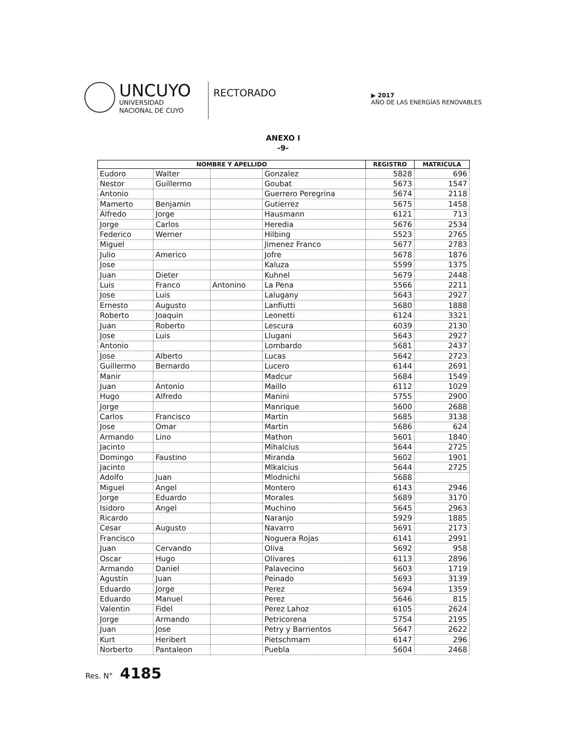UNCUYO
UNIVERSIDAD
NACIONAL DE CUYO
RECTORADO
▶ 2017
AÑO DE LAS ENERGÍAS RENOVABLES
ANEXO I
-9-
| NOMBRE Y APELLIDO | | | | REGISTRO | MATRICULA |
| --- | --- | --- | --- | --- | --- |
| Eudoro | Walter | | Gonzalez | 5828 | 696 |
| Nestor | Guillermo | | Goubat | 5673 | 1547 |
| Antonio | | | Guerrero Peregrina | 5674 | 2118 |
| Mamerto | Benjamin | | Gutierrez | 5675 | 1458 |
| Alfredo | Jorge | | Hausmann | 6121 | 713 |
| Jorge | Carlos | | Heredia | 5676 | 2534 |
| Federico | Werner | | Hilbing | 5523 | 2765 |
| Miguel | | | Jimenez Franco | 5677 | 2783 |
| Julio | Americo | | Jofre | 5678 | 1876 |
| Jose | | | Kaluza | 5599 | 1375 |
| Juan | Dieter | | Kuhnel | 5679 | 2448 |
| Luis | Franco | Antonino | La Pena | 5566 | 2211 |
| Jose | Luis | | Lalugany | 5643 | 2927 |
| Ernesto | Augusto | | Lanfiutti | 5680 | 1888 |
| Roberto | Joaquin | | Leonetti | 6124 | 3321 |
| Juan | Roberto | | Lescura | 6039 | 2130 |
| Jose | Luis | | Llugani | 5643 | 2927 |
| Antonio | | | Lombardo | 5681 | 2437 |
| Jose | Alberto | | Lucas | 5642 | 2723 |
| Guillermo | Bernardo | | Lucero | 6144 | 2691 |
| Manir | | | Madcur | 5684 | 1549 |
| Juan | Antonio | | Maillo | 6112 | 1029 |
| Hugo | Alfredo | | Manini | 5755 | 2900 |
| Jorge | | | Manrique | 5600 | 2688 |
| Carlos | Francisco | | Martin | 5685 | 3138 |
| Jose | Omar | | Martin | 5686 | 624 |
| Armando | Lino | | Mathon | 5601 | 1840 |
| Jacinto | | | Mihalcius | 5644 | 2725 |
| Domingo | Faustino | | Miranda | 5602 | 1901 |
| Jacinto | | | Mlkalcius | 5644 | 2725 |
| Adolfo | Juan | | Mlodnichi | 5688 | |
| Miguel | Angel | | Montero | 6143 | 2946 |
| Jorge | Eduardo | | Morales | 5689 | 3170 |
| Isidoro | Angel | | Muchino | 5645 | 2963 |
| Ricardo | | | Naranjo | 5929 | 1885 |
| Cesar | Augusto | | Navarro | 5691 | 2173 |
| Francisco | | | Noguera Rojas | 6141 | 2991 |
| Juan | Cervando | | Oliva | 5692 | 958 |
| Oscar | Hugo | | Olivares | 6113 | 2896 |
| Armando | Daniel | | Palavecino | 5603 | 1719 |
| Agustín | Juan | | Peinado | 5693 | 3139 |
| Eduardo | Jorge | | Perez | 5694 | 1359 |
| Eduardo | Manuel | | Perez | 5646 | 815 |
| Valentin | Fidel | | Perez Lahoz | 6105 | 2624 |
| Jorge | Armando | | Petricorena | 5754 | 2195 |
| Juan | Jose | | Petry y Barrientos | 5647 | 2622 |
| Kurt | Heribert | | Pietschmam | 6147 | 296 |
| Norberto | Pantaleon | | Puebla | 5604 | 2468 |
Res. N° 4185